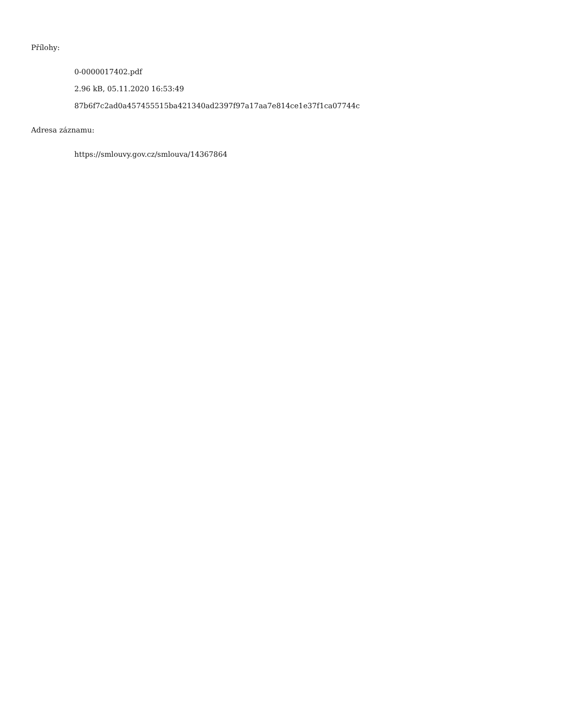Přílohy:
0-0000017402.pdf
2.96 kB, 05.11.2020 16:53:49
87b6f7c2ad0a457455515ba421340ad2397f97a17aa7e814ce1e37f1ca07744c
Adresa záznamu:
https://smlouvy.gov.cz/smlouva/14367864